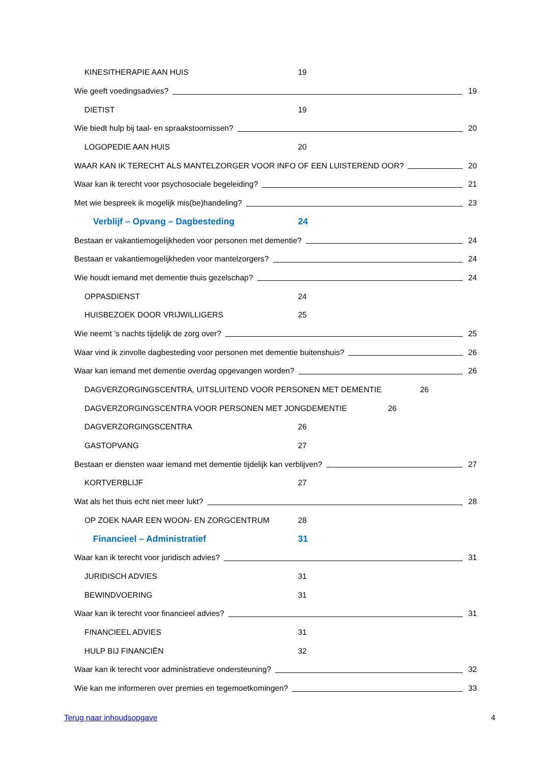KINESITHERAPIE AAN HUIS 19
Wie geeft voedingsadvies? 19
DIETIST 19
Wie biedt hulp bij taal- en spraakstoornissen? 20
LOGOPEDIE AAN HUIS 20
WAAR KAN IK TERECHT ALS MANTELZORGER VOOR INFO OF EEN LUISTEREND OOR? 20
Waar kan ik terecht voor psychosociale begeleiding? 21
Met wie bespreek ik mogelijk mis(be)handeling? 23
Verblijf – Opvang – Dagbesteding 24
Bestaan er vakantiemogelijkheden voor personen met dementie? 24
Bestaan er vakantiemogelijkheden voor mantelzorgers? 24
Wie houdt iemand met dementie thuis gezelschap? 24
OPPASDIENST 24
HUISBEZOEK DOOR VRIJWILLIGERS 25
Wie neemt ’s nachts tijdelijk de zorg over? 25
Waar vind ik zinvolle dagbesteding voor personen met dementie buitenshuis? 26
Waar kan iemand met dementie overdag opgevangen worden? 26
DAGVERZORGINGSCENTRA, UITSLUITEND VOOR PERSONEN MET DEMENTIE 26
DAGVERZORGINGSCENTRA VOOR PERSONEN MET JONGDEMENTIE 26
DAGVERZORGINGSCENTRA 26
GASTOPVANG 27
Bestaan er diensten waar iemand met dementie tijdelijk kan verblijven? 27
KORTVERBLIJF 27
Wat als het thuis echt niet meer lukt? 28
OP ZOEK NAAR EEN WOON- EN ZORGCENTRUM 28
Financieel – Administratief 31
Waar kan ik terecht voor juridisch advies? 31
JURIDISCH ADVIES 31
BEWINDVOERING 31
Waar kan ik terecht voor financieel advies? 31
FINANCIEEL ADVIES 31
HULP BIJ FINANCIËN 32
Waar kan ik terecht voor administratieve ondersteuning? 32
Wie kan me informeren over premies en tegemoetkomingen? 33
Terug naar inhoudsopgave 4